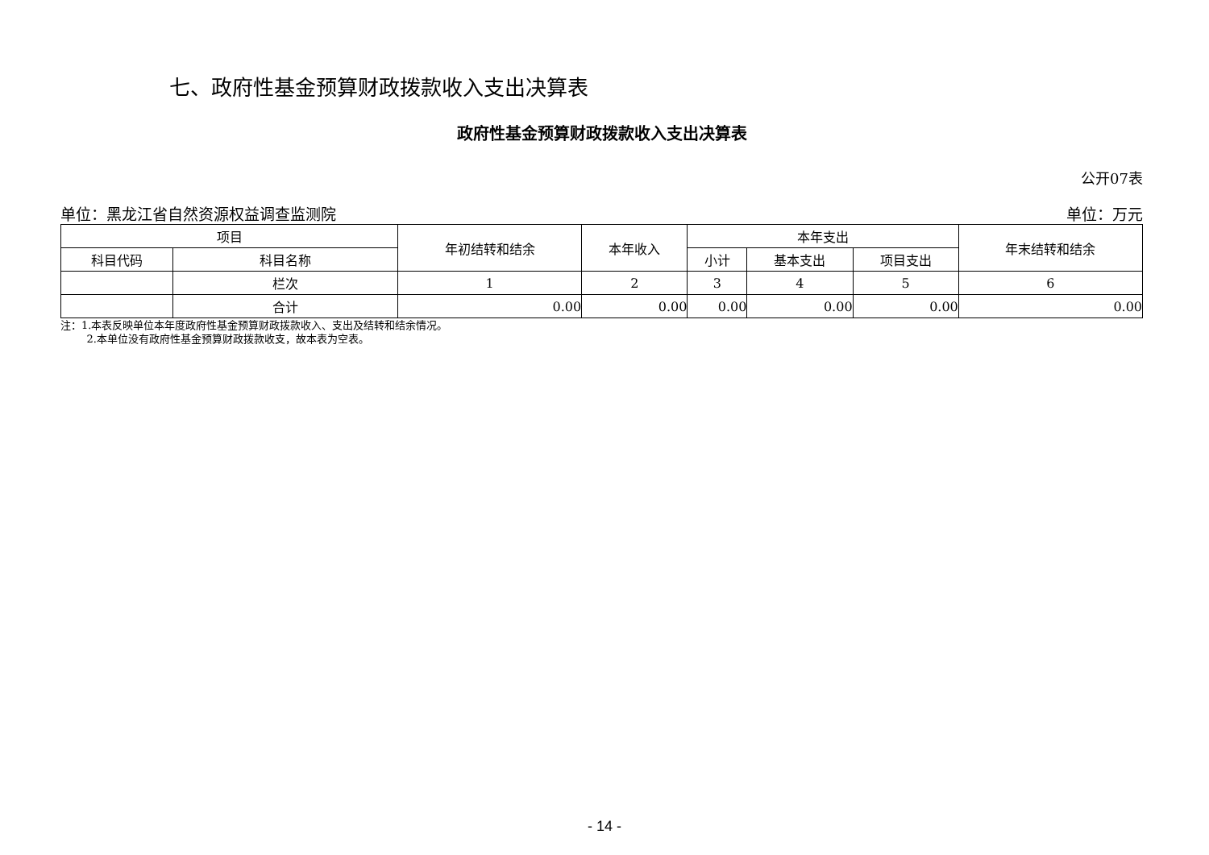七、政府性基金预算财政拨款收入支出决算表
政府性基金预算财政拨款收入支出决算表
公开07表
单位：黑龙江省自然资源权益调查监测院 单位：万元
| 项目 | | 年初结转和结余 | 本年收入 | 本年支出 | | | 年末结转和结余 |
| --- | --- | --- | --- | --- | --- | --- | --- |
| 科目代码 | 科目名称 | | | 小计 | 基本支出 | 项目支出 | |
| | 栏次 | 1 | 2 | 3 | 4 | 5 | 6 |
| | 合计 | 0.00 | 0.00 | 0.00 | 0.00 | 0.00 | 0.00 |
注：1.本表反映单位本年度政府性基金预算财政拨款收入、支出及结转和结余情况。
   2.本单位没有政府性基金预算财政拨款收支，故本表为空表。
- 14 -